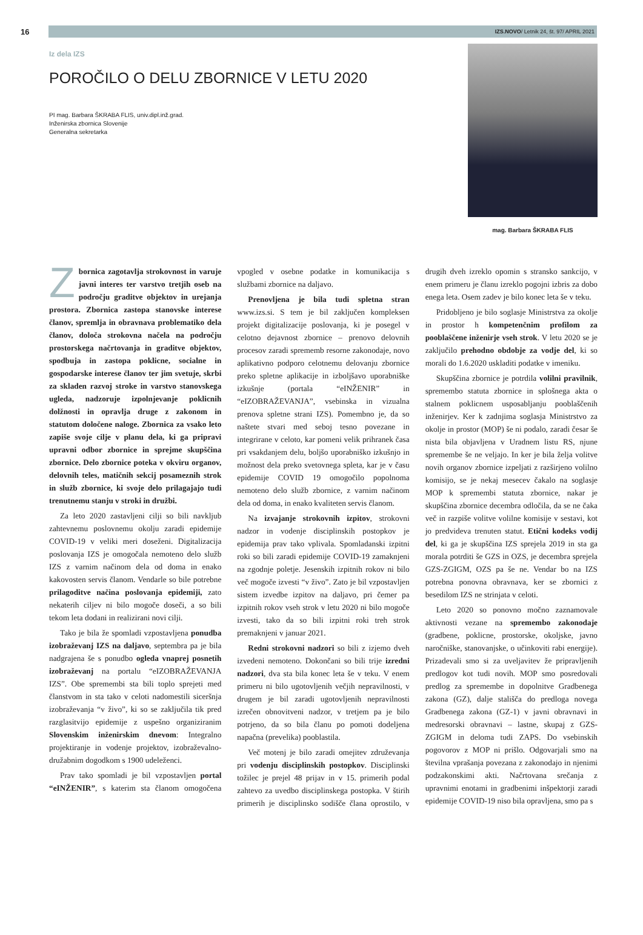16
IZS.NOVO/ Letnik 24, št. 97/ APRIL 2021
Iz dela IZS
POROČILO O DELU ZBORNICE V LETU 2020
PI mag. Barbara ŠKRABA FLIS, univ.dipl.inž.grad.
Inženirska zbornica Slovenije
Generalna sekretarka
mag. Barbara ŠKRABA FLIS
Zbornica zagotavlja strokovnost in varuje javni interes ter varstvo tretjih oseb na področju graditve objektov in urejanja prostora. Zbornica zastopa stanovske interese članov, spremlja in obravnava problematiko dela članov, določa strokovna načela na področju prostorskega načrtovanja in graditve objektov, spodbuja in zastopa poklicne, socialne in gospodarske interese članov ter jim svetuje, skrbi za skladen razvoj stroke in varstvo stanovskega ugleda, nadzoruje izpolnjevanje poklicnih dolžnosti in opravlja druge z zakonom in statutom določene naloge. Zbornica za vsako leto zapiše svoje cilje v planu dela, ki ga pripravi upravni odbor zbornice in sprejme skupščina zbornice. Delo zbornice poteka v okviru organov, delovnih teles, matičnih sekcij posameznih strok in služb zbornice, ki svoje delo prilagajajo tudi trenutnemu stanju v stroki in družbi.
Za leto 2020 zastavljeni cilji so bili navkljub zahtevnemu poslovnemu okolju zaradi epidemije COVID-19 v veliki meri doseženi. Digitalizacija poslovanja IZS je omogočala nemoteno delo služb IZS z varnim načinom dela od doma in enako kakovosten servis članom. Vendarle so bile potrebne prilagoditve načina poslovanja epidemiji, zato nekaterih ciljev ni bilo mogoče doseči, a so bili tekom leta dodani in realizirani novi cilji.
Tako je bila že spomladi vzpostavljena ponudba izobraževanj IZS na daljavo, septembra pa je bila nadgrajena še s ponudbo ogleda vnaprej posnetih izobraževanj na portalu “eIZOBRAŽEVANJA IZS”. Obe spremembi sta bili toplo sprejeti med članstvom in sta tako v celoti nadomestili siceršnja izobraževanja “v živo”, ki so se zaključila tik pred razglasitvijo epidemije z uspešno organiziranim Slovenskim inženirskim dnevom: Integralno projektiranje in vodenje projektov, izobraževalno-družabnim dogodkom s 1900 udeleženci.
Prav tako spomladi je bil vzpostavljen portal “eINŽENIR”, s katerim sta članom omogočena vpogled v osebne podatke in komunikacija s službami zbornice na daljavo.
Prenovljena je bila tudi spletna stran www.izs.si. S tem je bil zaključen kompleksen projekt digitalizacije poslovanja, ki je posegel v celotno dejavnost zbornice – prenovo delovnih procesov zaradi sprememb resorne zakonodaje, novo aplikativno podporo celotnemu delovanju zbornice preko spletne aplikacije in izboljšavo uporabniške izkušnje (portala “eINŽENIR” in “eIZOBRAŽEVANJA”, vsebinska in vizualna prenova spletne strani IZS). Pomembno je, da so naštete stvari med seboj tesno povezane in integrirane v celoto, kar pomeni velik prihranek časa pri vsakdanjem delu, boljšo uporabniško izkušnjo in možnost dela preko svetovnega spleta, kar je v času epidemije COVID 19 omogočilo popolnoma nemoteno delo služb zbornice, z varnim načinom dela od doma, in enako kvaliteten servis članom.
Na izvajanje strokovnih izpitov, strokovni nadzor in vodenje disciplinskih postopkov je epidemija prav tako vplivala. Spomladanski izpitni roki so bili zaradi epidemije COVID-19 zamaknjeni na zgodnje poletje. Jesenskih izpitnih rokov ni bilo več mogoče izvesti “v živo”. Zato je bil vzpostavljen sistem izvedbe izpitov na daljavo, pri čemer pa izpitnih rokov vseh strok v letu 2020 ni bilo mogoče izvesti, tako da so bili izpitni roki treh strok premaknjeni v januar 2021.
Redni strokovni nadzori so bili z izjemo dveh izvedeni nemoteno. Dokončani so bili trije izredni nadzori, dva sta bila konec leta še v teku. V enem primeru ni bilo ugotovljenih večjih nepravilnosti, v drugem je bil zaradi ugotovljenih nepravilnosti izrečen obnovitveni nadzor, v tretjem pa je bilo potrjeno, da so bila članu po pomoti dodeljena napačna (prevelika) pooblastila.
Več motenj je bilo zaradi omejitev združevanja pri vodenju disciplinskih postopkov. Disciplinski tožilec je prejel 48 prijav in v 15. primerih podal zahtevo za uvedbo disciplinskega postopka. V štirih primerih je disciplinsko sodišče člana oprostilo, v drugih dveh izreklo opomin s stransko sankcijo, v enem primeru je članu izreklo pogojni izbris za dobo enega leta. Osem zadev je bilo konec leta še v teku.
Pridobljeno je bilo soglasje Ministrstva za okolje in prostor h kompetenčnim profilom za pooblaščene inženirje vseh strok. V letu 2020 se je zaključilo prehodno obdobje za vodje del, ki so morali do 1.6.2020 uskladiti podatke v imeniku.
Skupščina zbornice je potrdila volilni pravilnik, spremembo statuta zbornice in splošnega akta o stalnem poklicnem usposabljanju pooblaščenih inženirjev. Ker k zadnjima soglasja Ministrstvo za okolje in prostor (MOP) še ni podalo, zaradi česar še nista bila objavljena v Uradnem listu RS, njune spremembe še ne veljajo. In ker je bila želja volitve novih organov zbornice izpeljati z razširjeno volilno komisijo, se je nekaj mesecev čakalo na soglasje MOP k spremembi statuta zbornice, nakar je skupščina zbornice decembra odločila, da se ne čaka več in razpiše volitve volilne komisije v sestavi, kot jo predvideva trenuten statut. Etični kodeks vodij del, ki ga je skupščina IZS sprejela 2019 in sta ga morala potrditi še GZS in OZS, je decembra sprejela GZS-ZGIGM, OZS pa še ne. Vendar bo na IZS potrebna ponovna obravnava, ker se zbornici z besedilom IZS ne strinjata v celoti.
Leto 2020 so ponovno močno zaznamovale aktivnosti vezane na spremembo zakonodaje (gradbene, poklicne, prostorske, okoljske, javno naročniške, stanovanjske, o učinkoviti rabi energije). Prizadevali smo si za uveljavitev že pripravljenih predlogov kot tudi novih. MOP smo posredovali predlog za spremembe in dopolnitve Gradbenega zakona (GZ), dalje stališča do predloga novega Gradbenega zakona (GZ-1) v javni obravnavi in medresorski obravnavi – lastne, skupaj z GZS-ZGIGM in deloma tudi ZAPS. Do vsebinskih pogovorov z MOP ni prišlo. Odgovarjali smo na številna vprašanja povezana z zakonodajo in njenimi podzakonskimi akti. Načrtovana srečanja z upravnimi enotami in gradbenimi inšpektorji zaradi epidemije COVID-19 niso bila opravljena, smo pa s